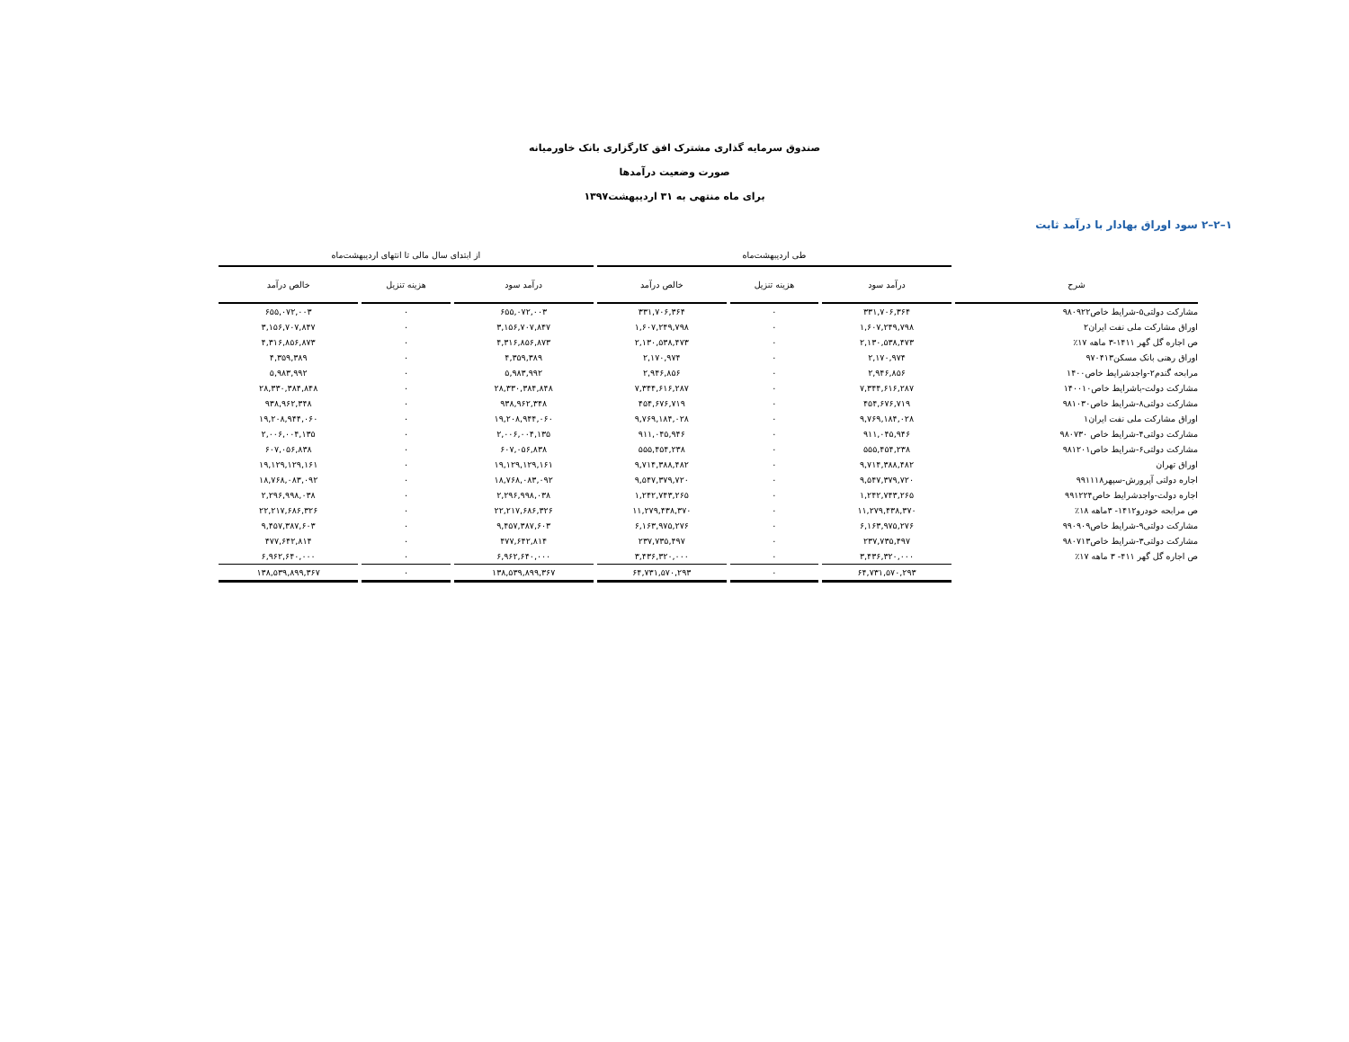صندوق سرمایه گذاری مشترک افق کارگزاری بانک خاورمیانه
صورت وضعیت درآمدها
برای ماه منتهی به ۳۱ اردیبهشت۱۳۹۷
۱–۲–۲ سود اوراق بهادار با درآمد ثابت
| | طی اردیبهشت‌ماه | | | از ابتدای سال مالی تا انتهای اردیبهشت‌ماه | | |
| --- | --- | --- | --- | --- | --- | --- |
| شرح | درآمد سود | هزینه تنزیل | خالص درآمد | درآمد سود | هزینه تنزیل | خالص درآمد |
| مشارکت دولتی۵-شرایط خاص۹۸۰۹۲۲ | ۳۳۱,۷۰۶,۳۶۴ | ۰ | ۳۳۱,۷۰۶,۳۶۴ | ۶۵۵,۰۷۲,۰۰۳ | ۰ | ۶۵۵,۰۷۲,۰۰۳ |
| اوراق مشارکت ملی نفت ایران۲ | ۱,۶۰۷,۲۴۹,۷۹۸ | ۰ | ۱,۶۰۷,۲۴۹,۷۹۸ | ۳,۱۵۶,۷۰۷,۸۴۷ | ۰ | ۳,۱۵۶,۷۰۷,۸۴۷ |
| ص اجاره گل گهر ۱۴۱۱-۳ ماهه ۱۷٪ | ۲,۱۳۰,۵۳۸,۴۷۳ | ۰ | ۲,۱۳۰,۵۳۸,۴۷۳ | ۴,۳۱۶,۸۵۶,۸۷۳ | ۰ | ۴,۳۱۶,۸۵۶,۸۷۳ |
| اوراق رهنی بانک مسکن۹۷۰۴۱۳ | ۲,۱۷۰,۹۷۴ | ۰ | ۲,۱۷۰,۹۷۴ | ۴,۳۵۹,۳۸۹ | ۰ | ۴,۳۵۹,۳۸۹ |
| مرابحه گندم۲-واجدشرایط خاص۱۴۰۰ | ۲,۹۴۶,۸۵۶ | ۰ | ۲,۹۴۶,۸۵۶ | ۵,۹۸۳,۹۹۲ | ۰ | ۵,۹۸۳,۹۹۲ |
| مشارکت دولت-باشرایط خاص۱۴۰۰۱۰ | ۷,۳۴۴,۶۱۶,۲۸۷ | ۰ | ۷,۳۴۴,۶۱۶,۲۸۷ | ۲۸,۳۳۰,۳۸۴,۸۴۸ | ۰ | ۲۸,۳۳۰,۳۸۴,۸۴۸ |
| مشارکت دولتی۸-شرایط خاص۹۸۱۰۳۰ | ۴۵۴,۶۷۶,۷۱۹ | ۰ | ۴۵۴,۶۷۶,۷۱۹ | ۹۳۸,۹۶۲,۳۴۸ | ۰ | ۹۳۸,۹۶۲,۳۴۸ |
| اوراق مشارکت ملی نفت ایران۱ | ۹,۷۶۹,۱۸۴,۰۲۸ | ۰ | ۹,۷۶۹,۱۸۴,۰۲۸ | ۱۹,۲۰۸,۹۴۴,۰۶۰ | ۰ | ۱۹,۲۰۸,۹۴۴,۰۶۰ |
| مشارکت دولتی۴-شرایط خاص ۹۸۰۷۳۰ | ۹۱۱,۰۴۵,۹۴۶ | ۰ | ۹۱۱,۰۴۵,۹۴۶ | ۲,۰۰۶,۰۰۴,۱۳۵ | ۰ | ۲,۰۰۶,۰۰۴,۱۳۵ |
| مشارکت دولتی۶-شرایط خاص۹۸۱۲۰۱ | ۵۵۵,۴۵۴,۲۳۸ | ۰ | ۵۵۵,۴۵۴,۲۳۸ | ۶۰۷,۰۵۶,۸۳۸ | ۰ | ۶۰۷,۰۵۶,۸۳۸ |
| اوراق تهران | ۹,۷۱۴,۳۸۸,۴۸۲ | ۰ | ۹,۷۱۴,۳۸۸,۴۸۲ | ۱۹,۱۲۹,۱۲۹,۱۶۱ | ۰ | ۱۹,۱۲۹,۱۲۹,۱۶۱ |
| اجاره دولتی آپرورش-سپهر۹۹۱۱۱۸ | ۹,۵۴۷,۳۷۹,۷۲۰ | ۰ | ۹,۵۴۷,۳۷۹,۷۲۰ | ۱۸,۷۶۸,۰۸۳,۰۹۲ | ۰ | ۱۸,۷۶۸,۰۸۳,۰۹۲ |
| اجاره دولت-واجدشرایط خاص۹۹۱۲۲۴ | ۱,۲۴۲,۷۴۳,۲۶۵ | ۰ | ۱,۲۴۲,۷۴۳,۲۶۵ | ۲,۲۹۶,۹۹۸,۰۳۸ | ۰ | ۲,۲۹۶,۹۹۸,۰۳۸ |
| ص مرابحه خودرو۱۴۱۲- ۳ماهه ۱۸٪ | ۱۱,۲۷۹,۴۳۸,۳۷۰ | ۰ | ۱۱,۲۷۹,۴۳۸,۳۷۰ | ۲۲,۲۱۷,۶۸۶,۳۲۶ | ۰ | ۲۲,۲۱۷,۶۸۶,۳۲۶ |
| مشارکت دولتی۹-شرایط خاص۹۹۰۹۰۹ | ۶,۱۶۳,۹۷۵,۲۷۶ | ۰ | ۶,۱۶۳,۹۷۵,۲۷۶ | ۹,۴۵۷,۳۸۷,۶۰۳ | ۰ | ۹,۴۵۷,۳۸۷,۶۰۳ |
| مشارکت دولتی۳-شرایط خاص۹۸۰۷۱۳ | ۲۳۷,۷۳۵,۴۹۷ | ۰ | ۲۳۷,۷۳۵,۴۹۷ | ۴۷۷,۶۴۲,۸۱۴ | ۰ | ۴۷۷,۶۴۲,۸۱۴ |
| ص اجاره گل گهر ۴۱۱- ۳ ماهه ۱۷٪ | ۳,۴۳۶,۳۲۰,۰۰۰ | ۰ | ۳,۴۳۶,۳۲۰,۰۰۰ | ۶,۹۶۲,۶۴۰,۰۰۰ | ۰ | ۶,۹۶۲,۶۴۰,۰۰۰ |
| | ۶۴,۷۳۱,۵۷۰,۲۹۳ | ۰ | ۶۴,۷۳۱,۵۷۰,۲۹۳ | ۱۳۸,۵۳۹,۸۹۹,۳۶۷ | ۰ | ۱۳۸,۵۳۹,۸۹۹,۳۶۷ |